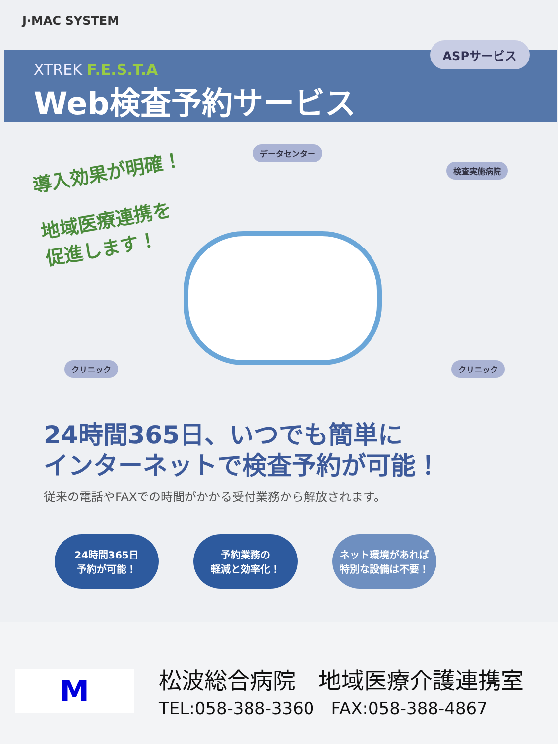J·MAC SYSTEM
ASPサービス
XTREK F.E.S.T.A
Web検査予約サービス
導入効果が明確！
地域医療連携を
促進します！
データセンター
検査実施病院
クリニック クリニック
24時間365日、いつでも簡単に
インターネットで検査予約が可能！
従来の電話やFAXでの時間がかかる受付業務から解放されます。
24時間365日
予約が可能！
予約業務の
軽減と効率化！
ネット環境があれば
特別な設備は不要！
M
松波総合病院　地域医療介護連携室
TEL:058-388-3360　FAX:058-388-4867